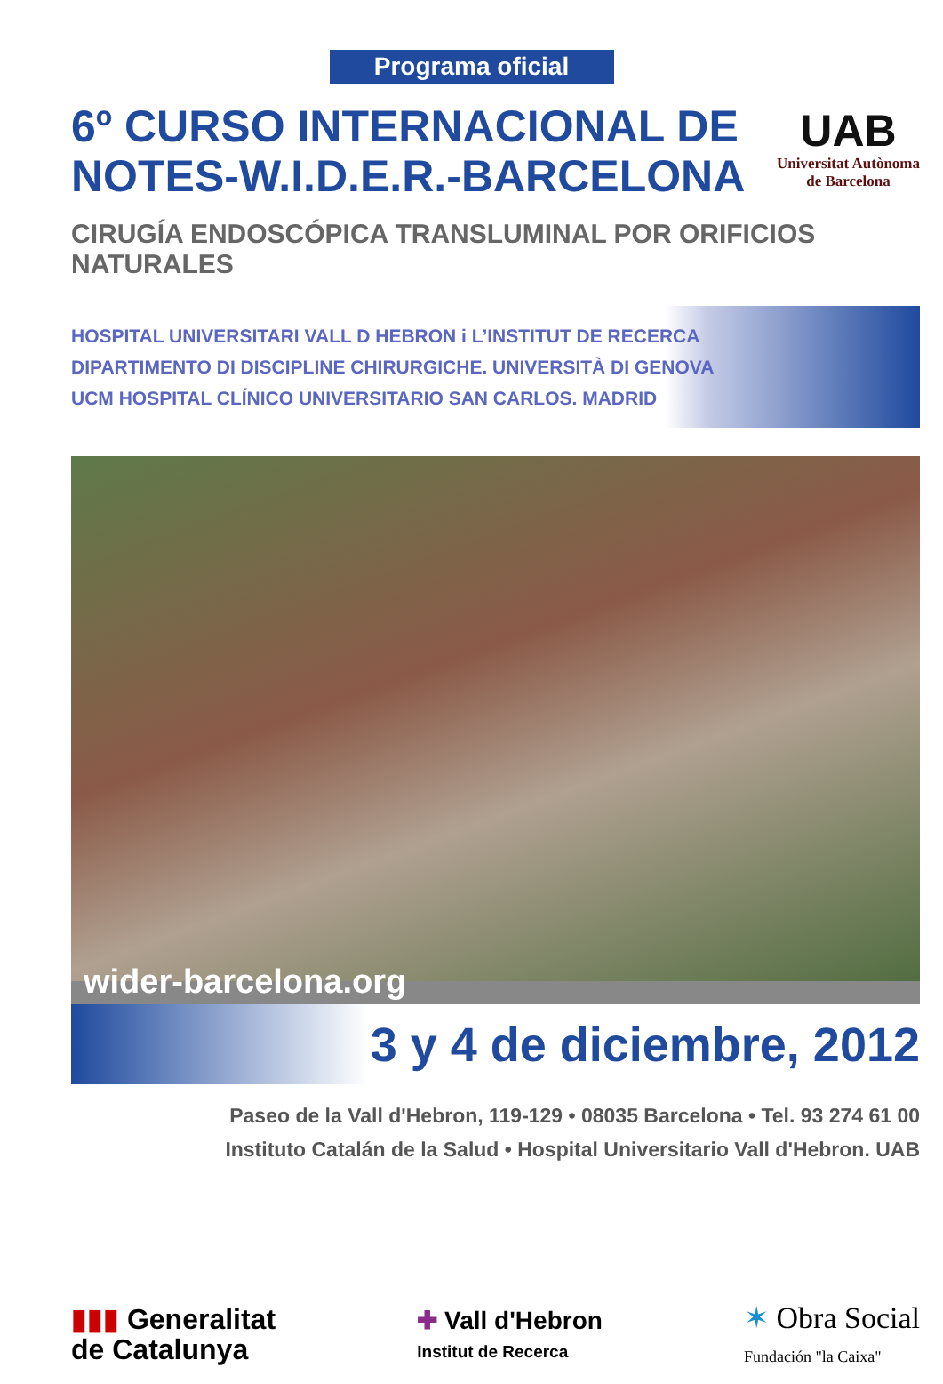Programa oficial
6º CURSO INTERNACIONAL DE
NOTES-W.I.D.E.R.-BARCELONA
UAB
Universitat Autònoma
de Barcelona
CIRUGÍA ENDOSCÓPICA TRANSLUMINAL POR ORIFICIOS NATURALES
HOSPITAL UNIVERSITARI VALL D HEBRON i L’INSTITUT DE RECERCA
DIPARTIMENTO DI DISCIPLINE CHIRURGICHE. UNIVERSITÀ DI GENOVA
UCM HOSPITAL CLÍNICO UNIVERSITARIO SAN CARLOS. MADRID
wider-barcelona.org
3 y 4 de diciembre, 2012
Paseo de la Vall d'Hebron, 119-129 • 08035 Barcelona • Tel. 93 274 61 00
Instituto Catalán de la Salud • Hospital Universitario Vall d'Hebron. UAB
▮▮▮ Generalitat
de Catalunya
✚ Vall d'Hebron
Institut de Recerca
✶ Obra Social
Fundación "la Caixa"